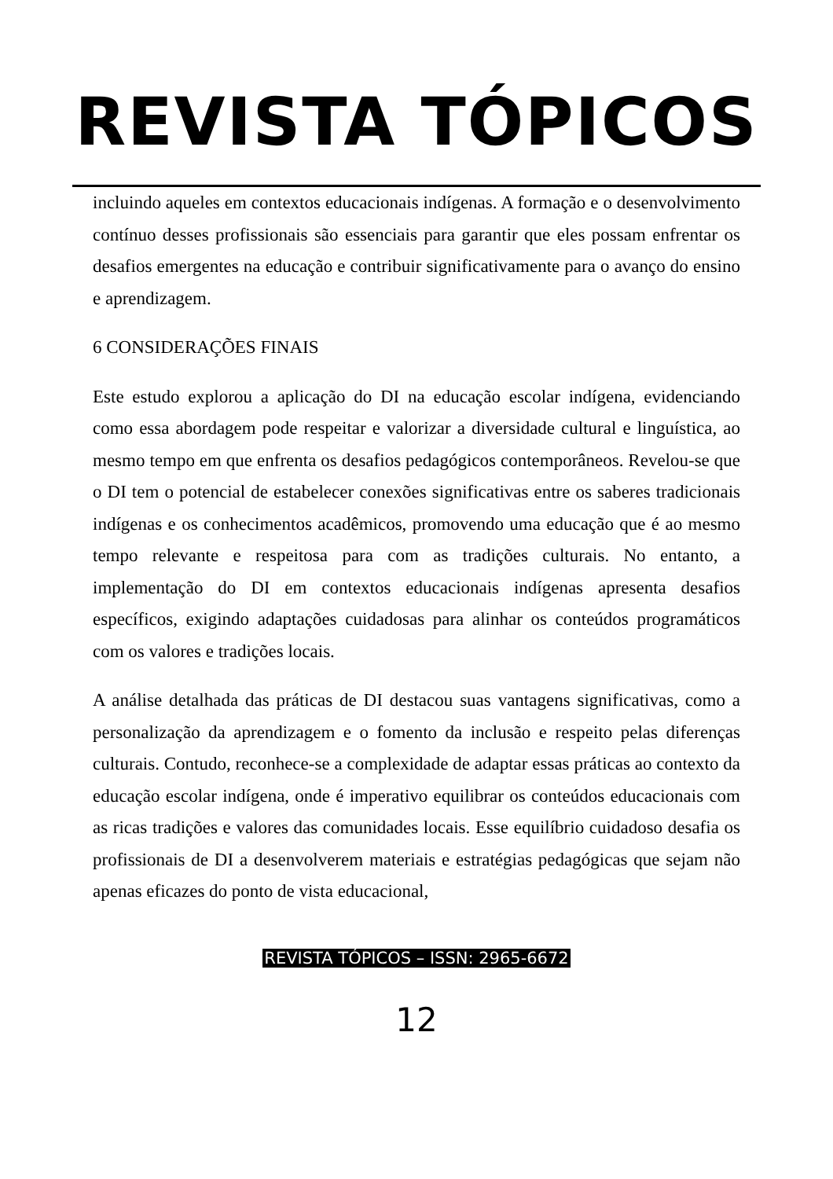REVISTA TÓPICOS
incluindo aqueles em contextos educacionais indígenas. A formação e o desenvolvimento contínuo desses profissionais são essenciais para garantir que eles possam enfrentar os desafios emergentes na educação e contribuir significativamente para o avanço do ensino e aprendizagem.
6 CONSIDERAÇÕES FINAIS
Este estudo explorou a aplicação do DI na educação escolar indígena, evidenciando como essa abordagem pode respeitar e valorizar a diversidade cultural e linguística, ao mesmo tempo em que enfrenta os desafios pedagógicos contemporâneos. Revelou-se que o DI tem o potencial de estabelecer conexões significativas entre os saberes tradicionais indígenas e os conhecimentos acadêmicos, promovendo uma educação que é ao mesmo tempo relevante e respeitosa para com as tradições culturais. No entanto, a implementação do DI em contextos educacionais indígenas apresenta desafios específicos, exigindo adaptações cuidadosas para alinhar os conteúdos programáticos com os valores e tradições locais.
A análise detalhada das práticas de DI destacou suas vantagens significativas, como a personalização da aprendizagem e o fomento da inclusão e respeito pelas diferenças culturais. Contudo, reconhece-se a complexidade de adaptar essas práticas ao contexto da educação escolar indígena, onde é imperativo equilibrar os conteúdos educacionais com as ricas tradições e valores das comunidades locais. Esse equilíbrio cuidadoso desafia os profissionais de DI a desenvolverem materiais e estratégias pedagógicas que sejam não apenas eficazes do ponto de vista educacional,
REVISTA TÓPICOS – ISSN: 2965-6672
12